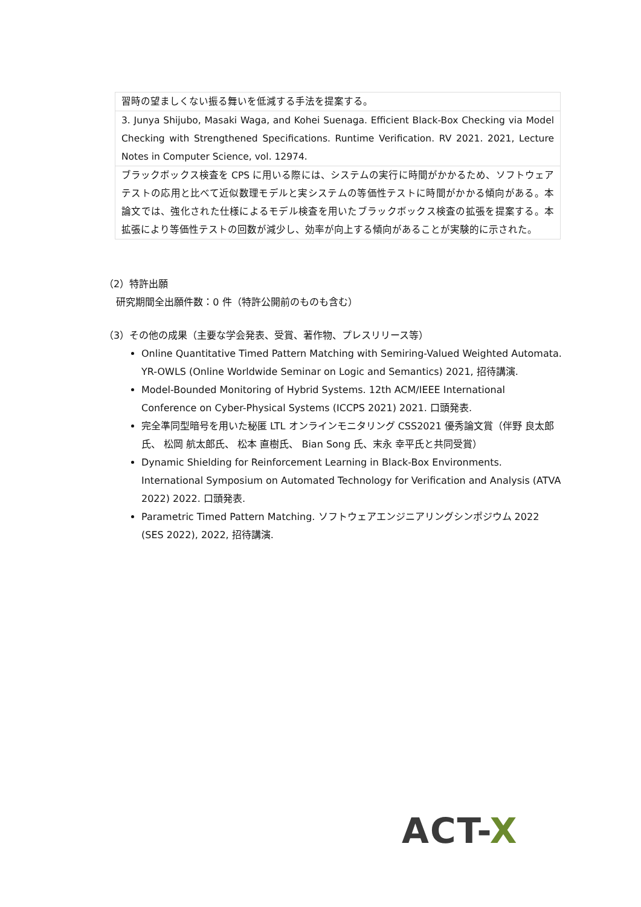| 習時の望ましくない振る舞いを低減する手法を提案する。 |
| 3. Junya Shijubo, Masaki Waga, and Kohei Suenaga. Efficient Black-Box Checking via Model Checking with Strengthened Specifications. Runtime Verification. RV 2021. 2021, Lecture Notes in Computer Science, vol. 12974. |
| ブラックボックス検査を CPS に用いる際には、システムの実行に時間がかかるため、ソフトウェアテストの応用と比べて近似数理モデルと実システムの等価性テストに時間がかかる傾向がある。本論文では、強化された仕様によるモデル検査を用いたブラックボックス検査の拡張を提案する。本拡張により等価性テストの回数が減少し、効率が向上する傾向があることが実験的に示された。 |
（2）特許出願
研究期間全出願件数：0 件（特許公開前のものも含む）
（3）その他の成果（主要な学会発表、受賞、著作物、プレスリリース等）
Online Quantitative Timed Pattern Matching with Semiring-Valued Weighted Automata. YR-OWLS (Online Worldwide Seminar on Logic and Semantics) 2021, 招待講演.
Model-Bounded Monitoring of Hybrid Systems. 12th ACM/IEEE International Conference on Cyber-Physical Systems (ICCPS 2021) 2021. 口頭発表.
完全準同型暗号を用いた秘匿 LTL オンラインモニタリング CSS2021 優秀論文賞（伴野 良太郎氏、 松岡 航太郎氏、 松本 直樹氏、 Bian Song 氏、末永 幸平氏と共同受賞）
Dynamic Shielding for Reinforcement Learning in Black-Box Environments. International Symposium on Automated Technology for Verification and Analysis (ATVA 2022) 2022. 口頭発表.
Parametric Timed Pattern Matching. ソフトウェアエンジニアリングシンポジウム 2022 (SES 2022), 2022, 招待講演.
ACT-X